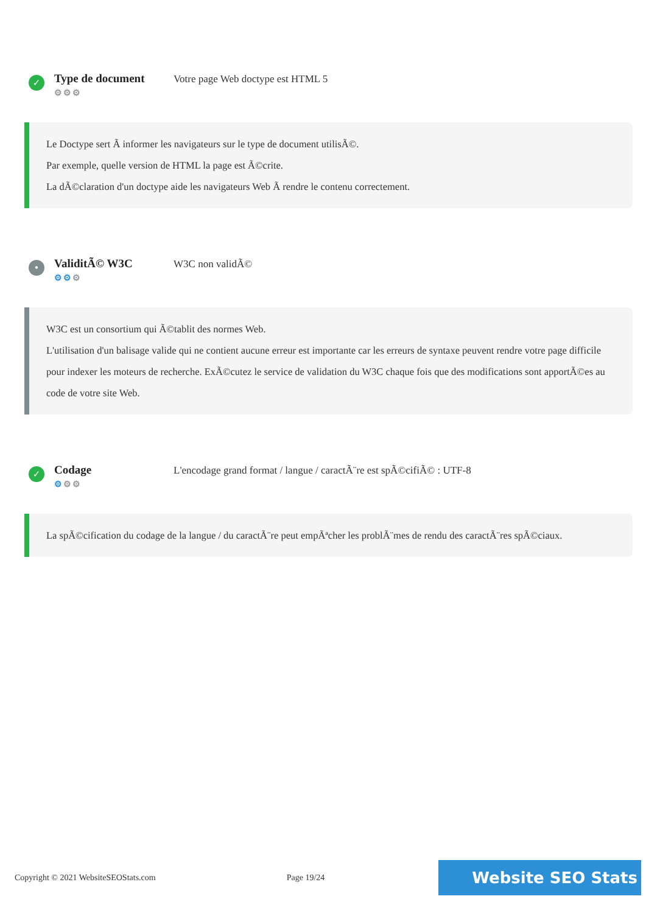✓
Type de document
⚙⚙⚙
Votre page Web doctype est HTML 5
Le Doctype sert Ã informer les navigateurs sur le type de document utilisÃ©.
Par exemple, quelle version de HTML la page est Ã©crite.
La dÃ©claration d'un doctype aide les navigateurs Web Ã rendre le contenu correctement.
•
ValiditÃ© W3C
⚙⚙⚙
W3C non validÃ©
W3C est un consortium qui Ã©tablit des normes Web.
L'utilisation d'un balisage valide qui ne contient aucune erreur est importante car les erreurs de syntaxe peuvent rendre votre page difficile pour indexer les moteurs de recherche. ExÃ©cutez le service de validation du W3C chaque fois que des modifications sont apportÃ©es au code de votre site Web.
✓
Codage
⚙⚙⚙
L'encodage grand format / langue / caractÃ¨re est spÃ©cifiÃ© : UTF-8
La spÃ©cification du codage de la langue / du caractÃ¨re peut empÃªcher les problÃ¨mes de rendu des caractÃ¨res spÃ©ciaux.
Copyright © 2021 WebsiteSEOStats.com Page 19/24
Website SEO Stats